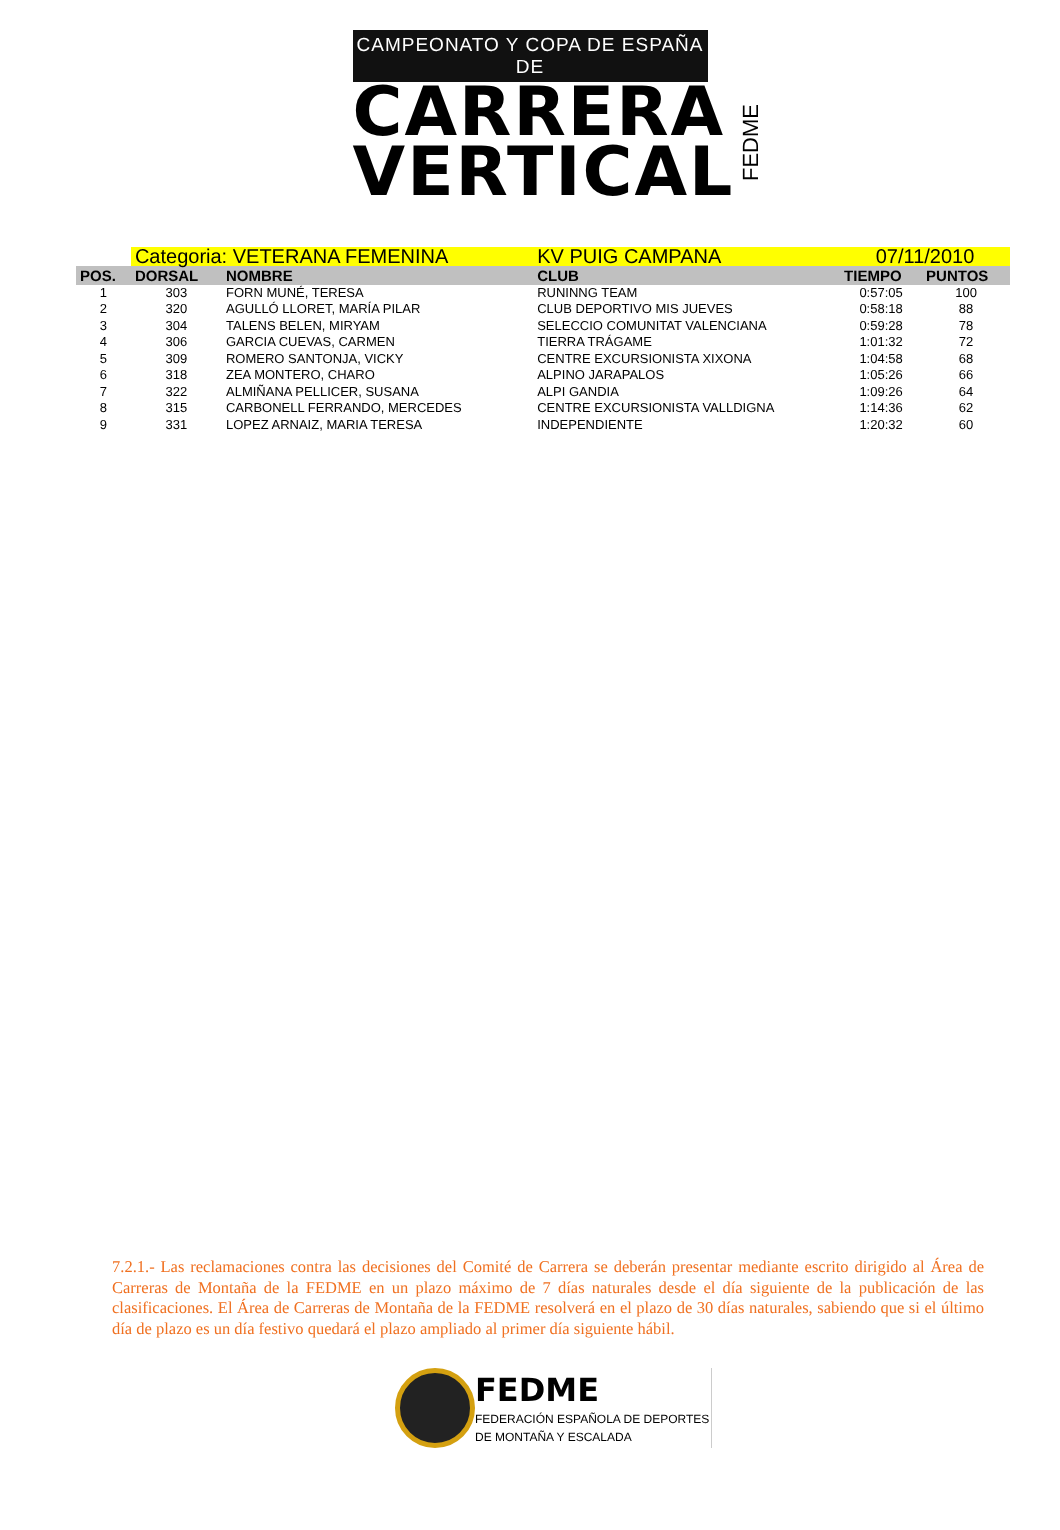CAMPEONATO Y COPA DE ESPAÑA DE
CARRERA
VERTICAL
FEDME
| | Categoria: VETERANA FEMENINA | | KV PUIG CAMPANA | | 07/11/2010 | |
| POS. | DORSAL | NOMBRE | CLUB | | TIEMPO | PUNTOS |
| 1 | 303 | FORN MUNÉ, TERESA | RUNINNG TEAM | | 0:57:05 | 100 |
| 2 | 320 | AGULLÓ LLORET, MARÍA PILAR | CLUB DEPORTIVO MIS JUEVES | | 0:58:18 | 88 |
| 3 | 304 | TALENS BELEN, MIRYAM | SELECCIO COMUNITAT VALENCIANA | | 0:59:28 | 78 |
| 4 | 306 | GARCIA CUEVAS, CARMEN | TIERRA TRÁGAME | | 1:01:32 | 72 |
| 5 | 309 | ROMERO SANTONJA, VICKY | CENTRE EXCURSIONISTA XIXONA | | 1:04:58 | 68 |
| 6 | 318 | ZEA MONTERO, CHARO | ALPINO JARAPALOS | | 1:05:26 | 66 |
| 7 | 322 | ALMIÑANA PELLICER, SUSANA | ALPI GANDIA | | 1:09:26 | 64 |
| 8 | 315 | CARBONELL FERRANDO, MERCEDES | CENTRE EXCURSIONISTA VALLDIGNA | | 1:14:36 | 62 |
| 9 | 331 | LOPEZ ARNAIZ, MARIA TERESA | INDEPENDIENTE | | 1:20:32 | 60 |
7.2.1.- Las reclamaciones contra las decisiones del Comité de Carrera se deberán presentar mediante escrito dirigido al Área de Carreras de Montaña de la FEDME en un plazo máximo de 7 días naturales desde el día siguiente de la publicación de las clasificaciones. El Área de Carreras de Montaña de la FEDME resolverá en el plazo de 30 días naturales, sabiendo que si el último día de plazo es un día festivo quedará el plazo ampliado al primer día siguiente hábil.
FEDME
FEDERACIÓN ESPAÑOLA DE DEPORTES
DE MONTAÑA Y ESCALADA